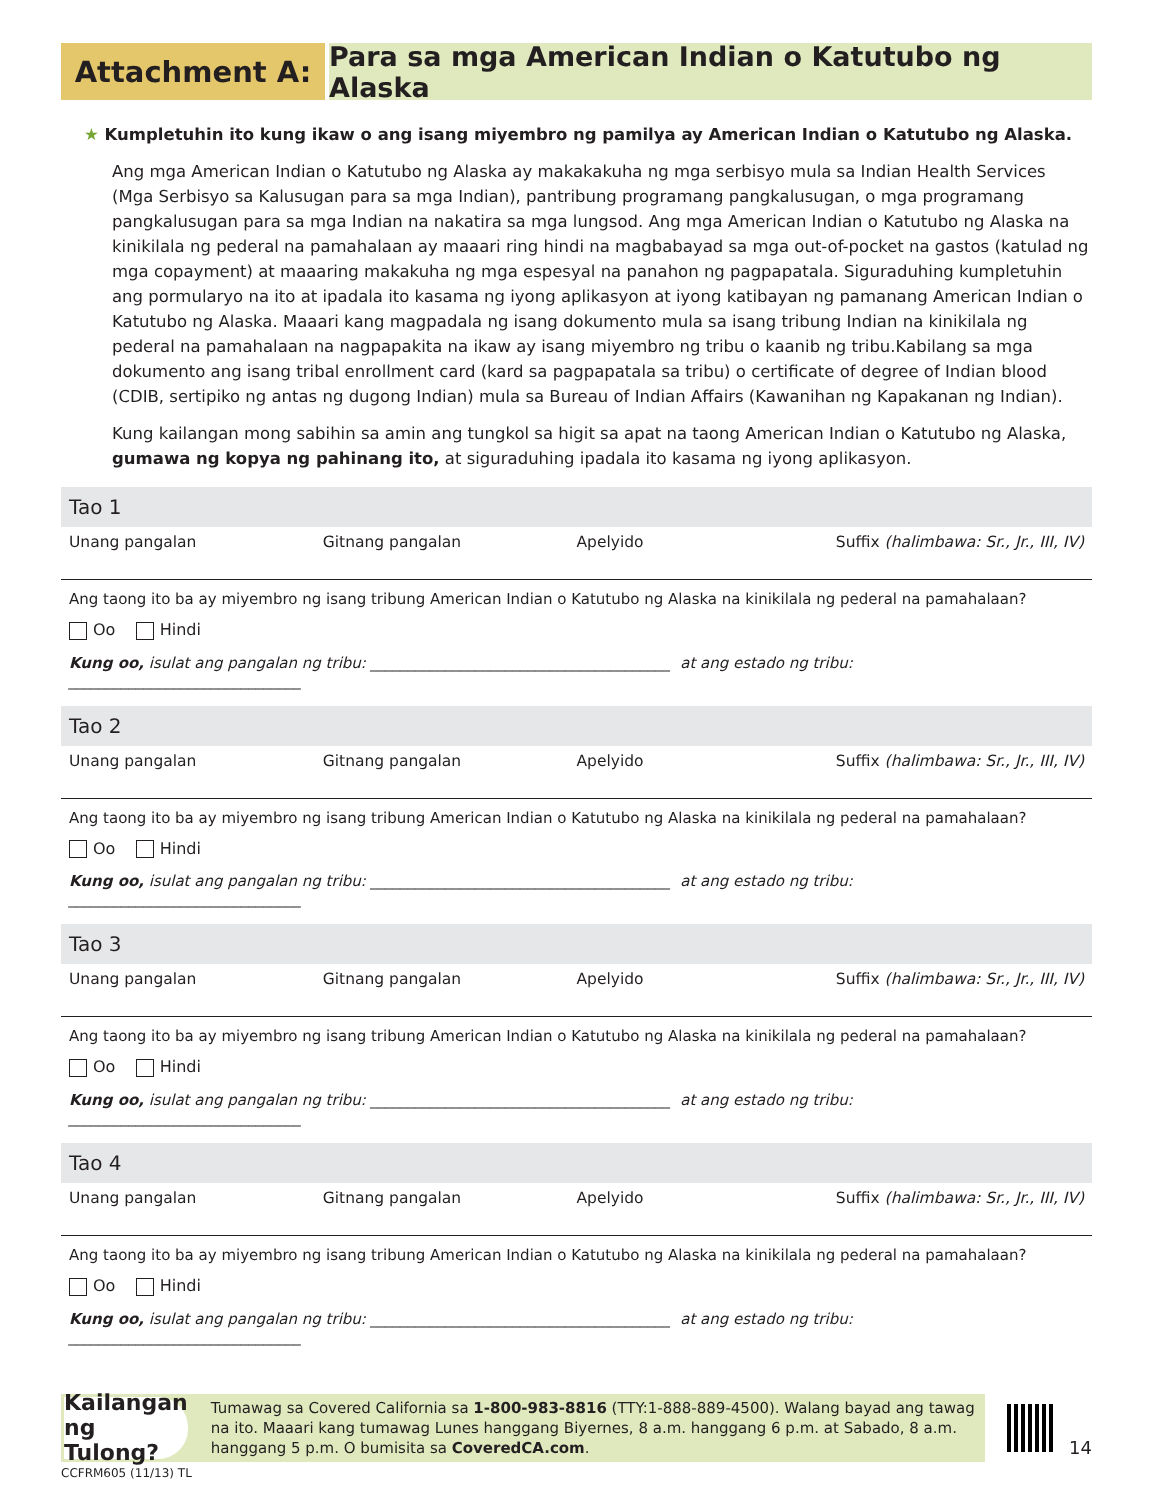Attachment A: Para sa mga American Indian o Katutubo ng Alaska
★ Kumpletuhin ito kung ikaw o ang isang miyembro ng pamilya ay American Indian o Katutubo ng Alaska.
Ang mga American Indian o Katutubo ng Alaska ay makakakuha ng mga serbisyo mula sa Indian Health Services (Mga Serbisyo sa Kalusugan para sa mga Indian), pantribung programang pangkalusugan, o mga programang pangkalusugan para sa mga Indian na nakatira sa mga lungsod. Ang mga American Indian o Katutubo ng Alaska na kinikilala ng pederal na pamahalaan ay maaari ring hindi na magbabayad sa mga out-of-pocket na gastos (katulad ng mga copayment) at maaaring makakuha ng mga espesyal na panahon ng pagpapatala. Siguraduhing kumpletuhin ang pormularyo na ito at ipadala ito kasama ng iyong aplikasyon at iyong katibayan ng pamanang American Indian o Katutubo ng Alaska. Maaari kang magpadala ng isang dokumento mula sa isang tribung Indian na kinikilala ng pederal na pamahalaan na nagpapakita na ikaw ay isang miyembro ng tribu o kaanib ng tribu.Kabilang sa mga dokumento ang isang tribal enrollment card (kard sa pagpapatala sa tribu) o certificate of degree of Indian blood (CDIB, sertipiko ng antas ng dugong Indian) mula sa Bureau of Indian Affairs (Kawanihan ng Kapakanan ng Indian).
Kung kailangan mong sabihin sa amin ang tungkol sa higit sa apat na taong American Indian o Katutubo ng Alaska, gumawa ng kopya ng pahinang ito, at siguraduhing ipadala ito kasama ng iyong aplikasyon.
Tao 1
Unang pangalan Gitnang pangalan Apelyido Suffix (halimbawa: Sr., Jr., III, IV)
Ang taong ito ba ay miyembro ng isang tribung American Indian o Katutubo ng Alaska na kinikilala ng pederal na pamahalaan?
Oo Hindi
Kung oo, isulat ang pangalan ng tribu: ________________________________________ at ang estado ng tribu: _______________________________
Tao 2
Unang pangalan Gitnang pangalan Apelyido Suffix (halimbawa: Sr., Jr., III, IV)
Ang taong ito ba ay miyembro ng isang tribung American Indian o Katutubo ng Alaska na kinikilala ng pederal na pamahalaan?
Oo Hindi
Kung oo, isulat ang pangalan ng tribu: ________________________________________ at ang estado ng tribu: _______________________________
Tao 3
Unang pangalan Gitnang pangalan Apelyido Suffix (halimbawa: Sr., Jr., III, IV)
Ang taong ito ba ay miyembro ng isang tribung American Indian o Katutubo ng Alaska na kinikilala ng pederal na pamahalaan?
Oo Hindi
Kung oo, isulat ang pangalan ng tribu: ________________________________________ at ang estado ng tribu: _______________________________
Tao 4
Unang pangalan Gitnang pangalan Apelyido Suffix (halimbawa: Sr., Jr., III, IV)
Ang taong ito ba ay miyembro ng isang tribung American Indian o Katutubo ng Alaska na kinikilala ng pederal na pamahalaan?
Oo Hindi
Kung oo, isulat ang pangalan ng tribu: ________________________________________ at ang estado ng tribu: _______________________________
Kailangan ng Tulong?
Tumawag sa Covered California sa 1-800-983-8816 (TTY:1-888-889-4500). Walang bayad ang tawag na ito. Maaari kang tumawag Lunes hanggang Biyernes, 8 a.m. hanggang 6 p.m. at Sabado, 8 a.m. hanggang 5 p.m. O bumisita sa CoveredCA.com.
14
CCFRM605 (11/13) TL